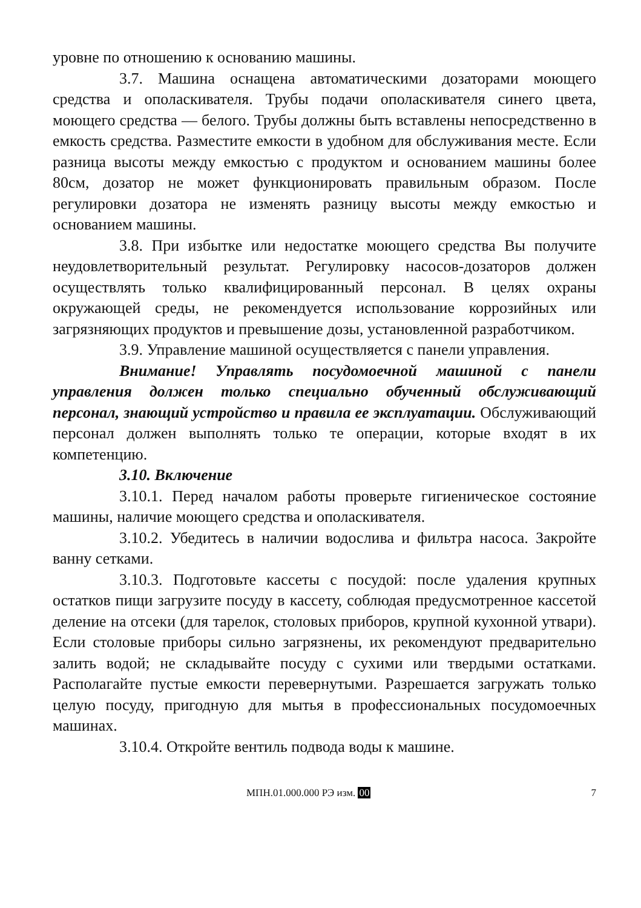уровне по отношению к основанию машины.
3.7. Машина оснащена автоматическими дозаторами моющего средства и ополаскивателя. Трубы подачи ополаскивателя синего цвета, моющего средства — белого. Трубы должны быть вставлены непосредственно в емкость средства. Разместите емкости в удобном для обслуживания месте. Если разница высоты между емкостью с продуктом и основанием машины более 80см, дозатор не может функционировать правильным образом. После регулировки дозатора не изменять разницу высоты между емкостью и основанием машины.
3.8. При избытке или недостатке моющего средства Вы получите неудовлетворительный результат. Регулировку насосов-дозаторов должен осуществлять только квалифицированный персонал. В целях охраны окружающей среды, не рекомендуется использование коррозийных или загрязняющих продуктов и превышение дозы, установленной разработчиком.
3.9. Управление машиной осуществляется с панели управления.
Внимание! Управлять посудомоечной машиной с панели управления должен только специально обученный обслуживающий персонал, знающий устройство и правила ее эксплуатации. Обслуживающий персонал должен выполнять только те операции, которые входят в их компетенцию.
3.10. Включение
3.10.1. Перед началом работы проверьте гигиеническое состояние машины, наличие моющего средства и ополаскивателя.
3.10.2. Убедитесь в наличии водослива и фильтра насоса. Закройте ванну сетками.
3.10.3. Подготовьте кассеты с посудой: после удаления крупных остатков пищи загрузите посуду в кассету, соблюдая предусмотренное кассетой деление на отсеки (для тарелок, столовых приборов, крупной кухонной утвари). Если столовые приборы сильно загрязнены, их рекомендуют предварительно залить водой; не складывайте посуду с сухими или твердыми остатками. Располагайте пустые емкости перевернутыми. Разрешается загружать только целую посуду, пригодную для мытья в профессиональных посудомоечных машинах.
3.10.4. Откройте вентиль подвода воды к машине.
МПН.01.000.000 РЭ изм. 00 7